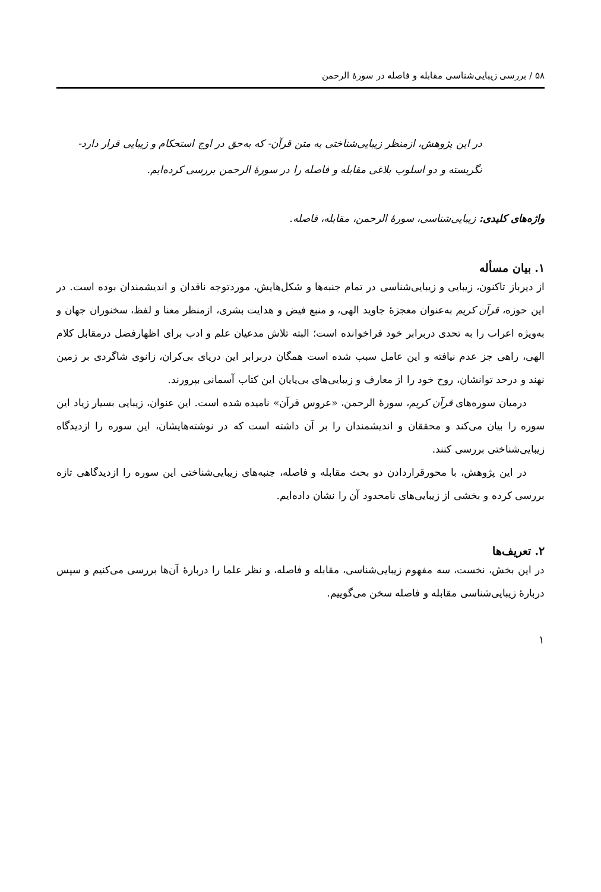۵۸ / بررسی زیبایی‌شناسی مقابله و فاصله در سورهٔ الرحمن
در این پژوهش، ازمنظر زیبایی‌شناختی به متن قرآن- که به‌حق در اوج استحکام و زیبایی قرار دارد- نگریسته و دو اسلوب بلاغی مقابله و فاصله را در سورهٔ الرحمن بررسی کرده‌ایم.
واژه‌های کلیدی: زیبایی‌شناسی، سورهٔ الرحمن، مقابله، فاصله.
۱. بیان مسأله
از دیرباز تاکنون، زیبایی و زیبایی‌شناسی در تمام جنبه‌ها و شکل‌هایش، موردتوجه ناقدان و اندیشمندان بوده است. در این حوزه، قرآن کریم به‌عنوان معجزهٔ جاوید الهی، و منبع فیض و هدایت بشری، ازمنظر معنا و لفظ، سخنوران جهان و به‌ویژه اعراب را به تحدی دربرابر خود فراخوانده است؛ البته تلاش مدعیان علم و ادب برای اظهارفضل درمقابل کلام الهی، راهی جز عدم نیافته و این عامل سبب شده است همگان دربرابر این دریای بی‌کران، زانوی شاگردی بر زمین نهند و درحد توانشان، روح خود را از معارف و زیبایی‌های بی‌پایان این کتاب آسمانی بپرورند.
درمیان سوره‌های قرآن کریم، سورهٔ الرحمن، «عروس قرآن» نامیده شده است. این عنوان، زیبایی بسیار زیاد این سوره را بیان می‌کند و محققان و اندیشمندان را بر آن داشته است که در نوشته‌هایشان، این سوره را ازدیدگاه زیبایی‌شناختی بررسی کنند.
در این پژوهش، با محورقراردادن دو بحث مقابله و فاصله، جنبه‌های زیبایی‌شناختی این سوره را ازدیدگاهی تازه بررسی کرده و بخشی از زیبایی‌های نامحدود آن را نشان داده‌ایم.
۲. تعریف‌ها
در این بخش، نخست، سه مفهوم زیبایی‌شناسی، مقابله و فاصله، و نظر علما را دربارهٔ آن‌ها بررسی می‌کنیم و سپس دربارهٔ زیبایی‌شناسی مقابله و فاصله سخن می‌گوییم.
۱